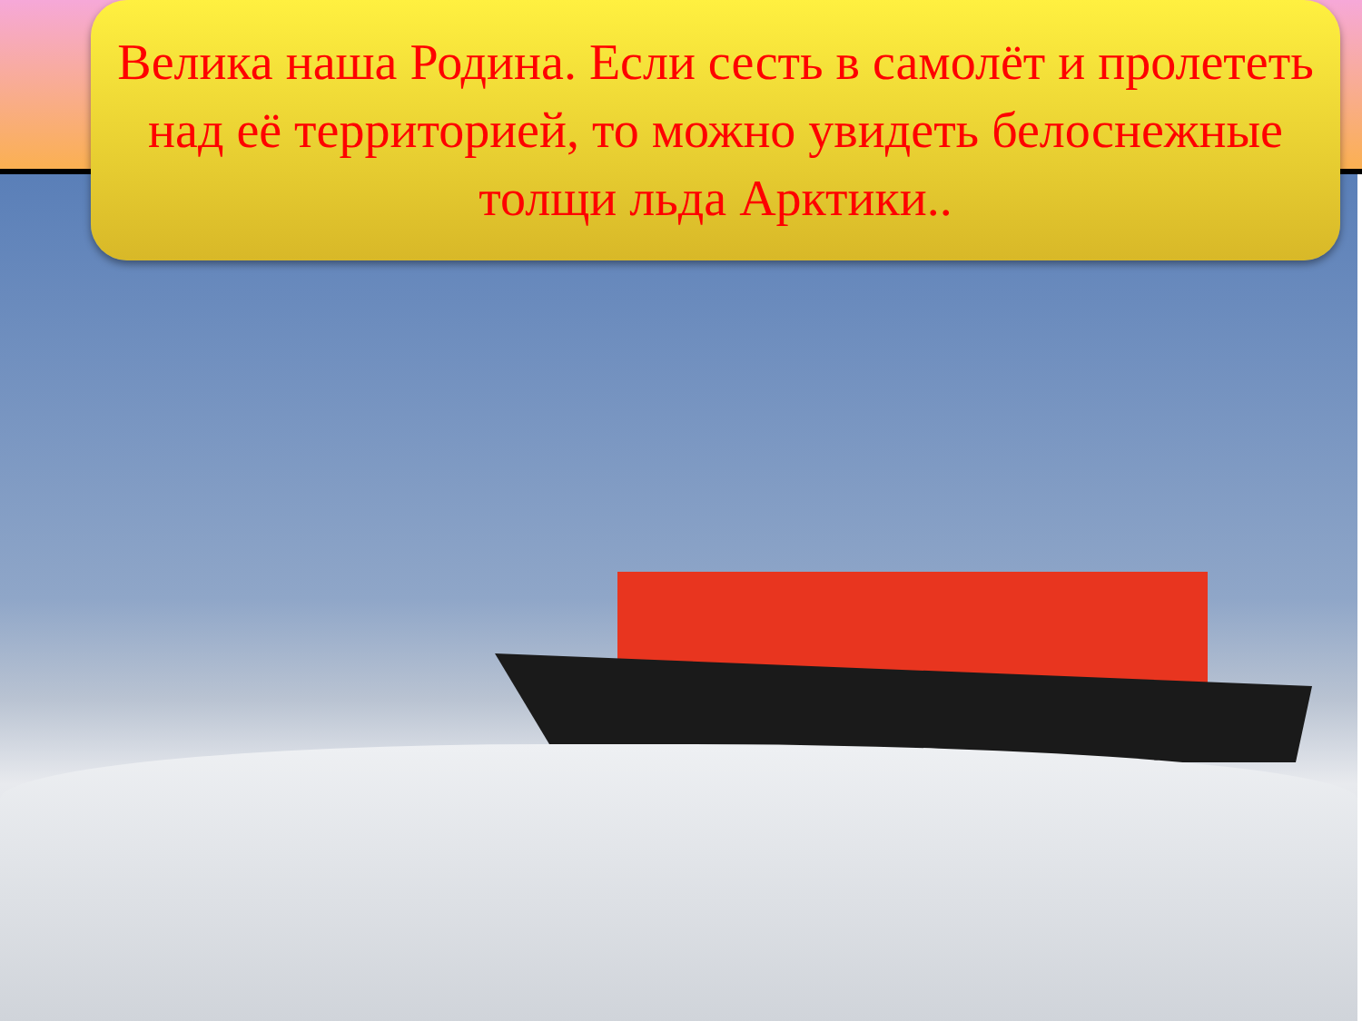Велика наша Родина. Если сесть в самолёт и пролететь над её территорией, то можно увидеть белоснежные толщи льда Арктики..